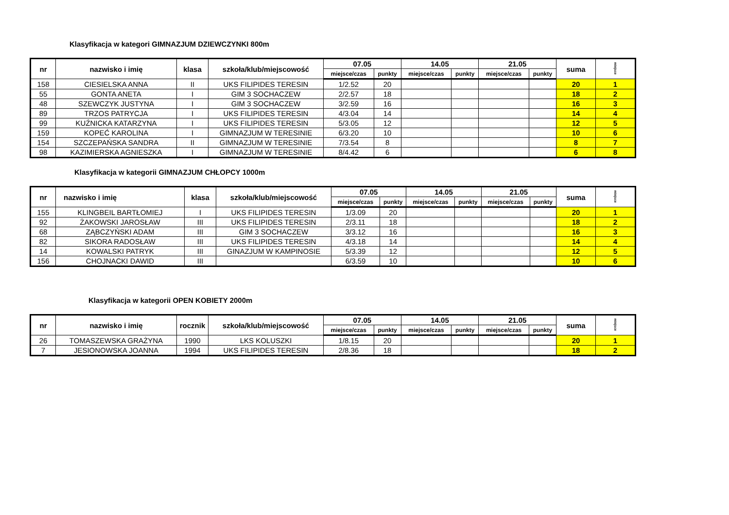Klasyfikacja w kategori GIMNAZJUM DZIEWCZYNKI 800m
| nr | nazwisko i imię | klasa | szkoła/klub/miejscowość | 07.05 | | 14.05 | | 21.05 | | suma | miejsce |
| --- | --- | --- | --- | --- | --- | --- | --- | --- | --- | --- | --- |
| | | | | miejsce/czas | punkty | miejsce/czas | punkty | miejsce/czas | punkty | | |
| 158 | CIESIELSKA ANNA | II | UKS FILIPIDES TERESIN | 1/2.52 | 20 | | | | | 20 | 1 |
| 55 | GONTA ANETA | I | GIM 3 SOCHACZEW | 2/2.57 | 18 | | | | | 18 | 2 |
| 48 | SZEWCZYK JUSTYNA | I | GIM 3 SOCHACZEW | 3/2.59 | 16 | | | | | 16 | 3 |
| 89 | TRZOS PATRYCJA | I | UKS FILIPIDES TERESIN | 4/3.04 | 14 | | | | | 14 | 4 |
| 99 | KUŹNICKA KATARZYNA | I | UKS FILIPIDES TERESIN | 5/3.05 | 12 | | | | | 12 | 5 |
| 159 | KOPEĆ KAROLINA | I | GIMNAZJUM W TERESINIE | 6/3.20 | 10 | | | | | 10 | 6 |
| 154 | SZCZEPAŃSKA SANDRA | II | GIMNAZJUM W TERESINIE | 7/3.54 | 8 | | | | | 8 | 7 |
| 98 | KAZIMIERSKA AGNIESZKA | I | GIMNAZJUM W TERESINIE | 8/4.42 | 6 | | | | | 6 | 8 |
Klasyfikacja w kategorii GIMNAZJUM CHŁOPCY 1000m
| nr | nazwisko i imię | klasa | szkoła/klub/miejscowość | 07.05 | | 14.05 | | 21.05 | | suma | miejsce |
| --- | --- | --- | --- | --- | --- | --- | --- | --- | --- | --- | --- |
| | | | | miejsce/czas | punkty | miejsce/czas | punkty | miejsce/czas | punkty | | |
| 155 | KLINGBEIL BARTŁOMIEJ | I | UKS FILIPIDES TERESIN | 1/3.09 | 20 | | | | | 20 | 1 |
| 92 | ŻAKOWSKI JAROSŁAW | III | UKS FILIPIDES TERESIN | 2/3.11 | 18 | | | | | 18 | 2 |
| 68 | ZĄBCZYŃSKI ADAM | III | GIM 3 SOCHACZEW | 3/3.12 | 16 | | | | | 16 | 3 |
| 82 | SIKORA RADOSŁAW | III | UKS FILIPIDES TERESIN | 4/3.18 | 14 | | | | | 14 | 4 |
| 14 | KOWALSKI PATRYK | III | GINAZJUM W KAMPINOSIE | 5/3.39 | 12 | | | | | 12 | 5 |
| 156 | CHOJNACKI DAWID | III | | 6/3.59 | 10 | | | | | 10 | 6 |
Klasyfikacja w kategorii OPEN KOBIETY 2000m
| nr | nazwisko i imię | rocznik | szkoła/klub/miejscowość | 07.05 | | 14.05 | | 21.05 | | suma | miejsce |
| --- | --- | --- | --- | --- | --- | --- | --- | --- | --- | --- | --- |
| | | | | miejsce/czas | punkty | miejsce/czas | punkty | miejsce/czas | punkty | | |
| 26 | TOMASZEWSKA GRAŻYNA | 1990 | LKS KOLUSZKI | 1/8.15 | 20 | | | | | 20 | 1 |
| 7 | JESIONOWSKA JOANNA | 1994 | UKS FILIPIDES TERESIN | 2/8.36 | 18 | | | | | 18 | 2 |